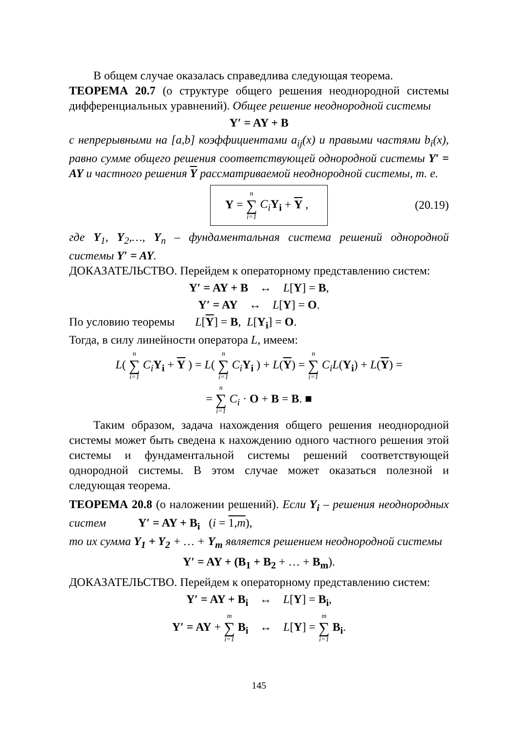В общем случае оказалась справедлива следующая теорема.
ТЕОРЕМА 20.7 (о структуре общего решения неоднородной системы дифференциальных уравнений). Общее решение неоднородной системы
Y′ = AY + B
с непрерывными на [a,b] коэффициентами a<sub>ij</sub>(x) и правыми частями b<sub>i</sub>(x), равно сумме общего решения соответствующей однородной системы Y′ = AY и частного решения Y рассматриваемой неоднородной системы, т. е.
Y = n ∑ i=1 C<sub>i</sub> Y<sub>i</sub> + Y ,
(20.19)
где Y<sub>1</sub>, Y<sub>2</sub>,…, Y<sub>n</sub> – фундаментальная система решений однородной системы Y′ = AY.
ДОКАЗАТЕЛЬСТВО. Перейдем к операторному представлению систем:
Y′ = AY + B ↔ L[Y] = B,
Y′ = AY ↔ L[Y] = O.
По условию теоремы L[Y] = B, L[Y<sub>i</sub>] = O.
Тогда, в силу линейности оператора L, имеем:
L( n ∑ i=1 C<sub>i</sub> Y<sub>i</sub> + Y ) = L( n ∑ i=1 C<sub>i</sub> Y<sub>i</sub> ) + L(Y) = n ∑ i=1 C<sub>i</sub>L(Y<sub>i</sub>) + L(Y) =
= n ∑ i=1 C<sub>i</sub> · O + B = B. ■
Таким образом, задача нахождения общего решения неоднородной системы может быть сведена к нахождению одного частного решения этой системы и фундаментальной системы решений соответствующей однородной системы. В этом случае может оказаться полезной и следующая теорема.
ТЕОРЕМА 20.8 (о наложении решений). Если Y<sub>i</sub> – решения неоднородных систем Y′ = AY + B<sub>i</sub> (i = 1,m),
то их сумма Y<sub>1</sub> + Y<sub>2</sub> + … + Y<sub>m</sub> является решением неоднородной системы
Y′ = AY + (B<sub>1</sub> + B<sub>2</sub> + … + B<sub>m</sub>).
ДОКАЗАТЕЛЬСТВО. Перейдем к операторному представлению систем:
Y′ = AY + B<sub>i</sub> ↔ L[Y] = B<sub>i</sub>,
Y′ = AY + m ∑ i=1 B<sub>i</sub> ↔ L[Y] = m ∑ i=1 B<sub>i</sub>.
145